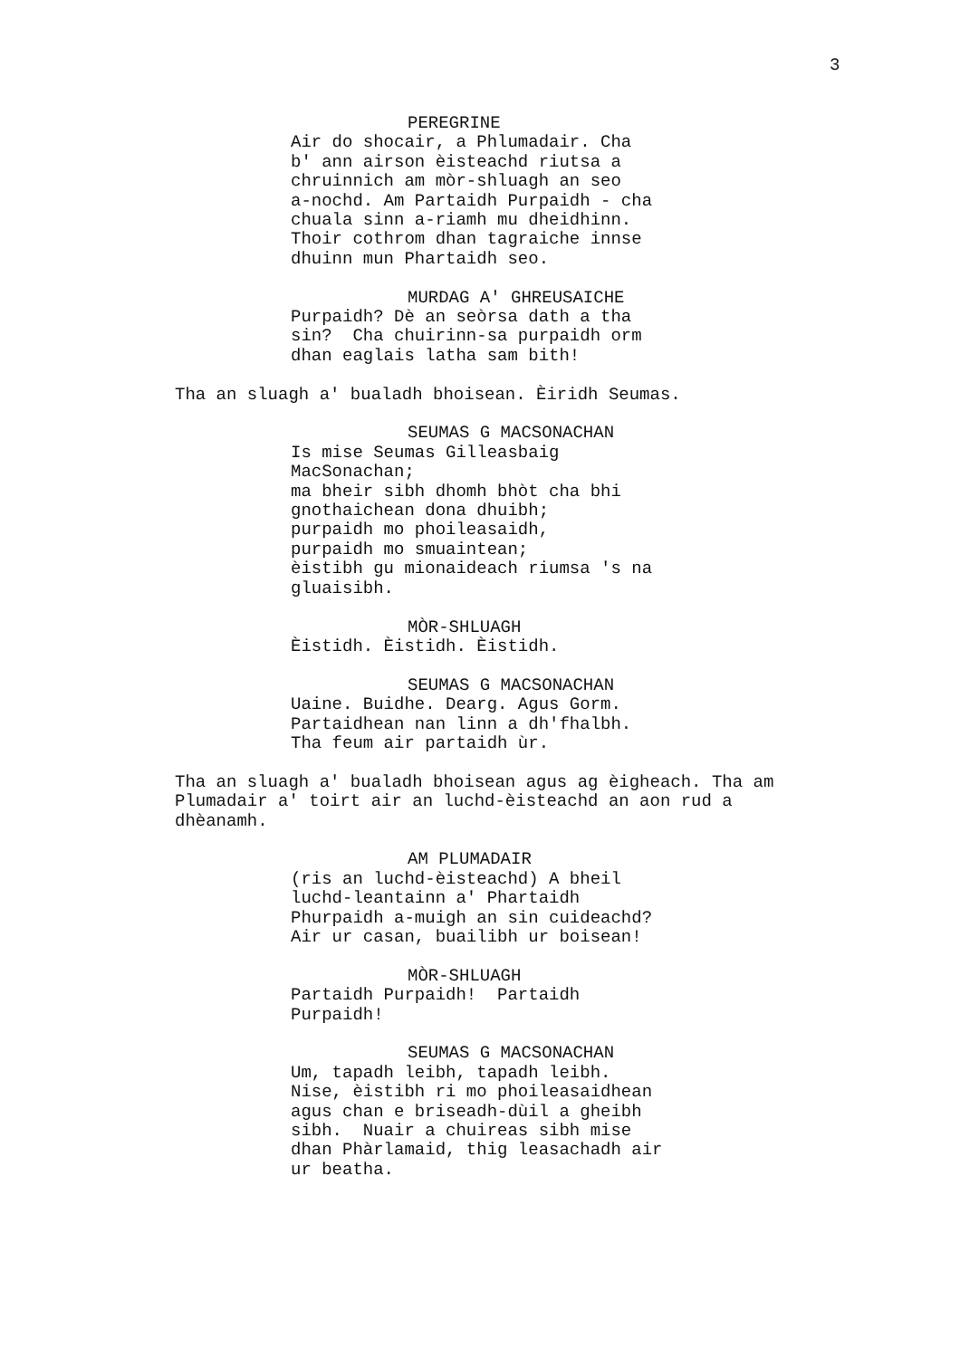3
PEREGRINE
Air do shocair, a Phlumadair. Cha b' ann airson èisteachd riutsa a chruinnich am mòr-shluagh an seo a-nochd. Am Partaidh Purpaidh - cha chuala sinn a-riamh mu dheidhinn. Thoir cothrom dhan tagraiche innse dhuinn mun Phartaidh seo.
MURDAG A' GHREUSAICHE
Purpaidh? Dè an seòrsa dath a tha sin? Cha chuirinn-sa purpaidh orm dhan eaglais latha sam bith!
Tha an sluagh a' bualadh bhoisean. Èiridh Seumas.
SEUMAS G MACSONACHAN
Is mise Seumas Gilleasbaig MacSonachan; ma bheir sibh dhomh bhòt cha bhi gnothaichean dona dhuibh; purpaidh mo phoileasaidh, purpaidh mo smuaintean; èistibh gu mionaideach riumsa 's na gluaisibh.
MÒR-SHLUAGH
Èistidh. Èistidh. Èistidh.
SEUMAS G MACSONACHAN
Uaine. Buidhe. Dearg. Agus Gorm. Partaidhean nan linn a dh'fhalbh. Tha feum air partaidh ùr.
Tha an sluagh a' bualadh bhoisean agus ag èigheach. Tha am Plumadair a' toirt air an luchd-èisteachd an aon rud a dhèanamh.
AM PLUMADAIR
(ris an luchd-èisteachd) A bheil luchd-leantainn a' Phartaidh Phurpaidh a-muigh an sin cuideachd? Air ur casan, buailibh ur boisean!
MÒR-SHLUAGH
Partaidh Purpaidh! Partaidh Purpaidh!
SEUMAS G MACSONACHAN
Um, tapadh leibh, tapadh leibh. Nise, èistibh ri mo phoileasaidhean agus chan e briseadh-dùil a gheibh sibh. Nuair a chuireas sibh mise dhan Phàrlamaid, thig leasachadh air ur beatha.